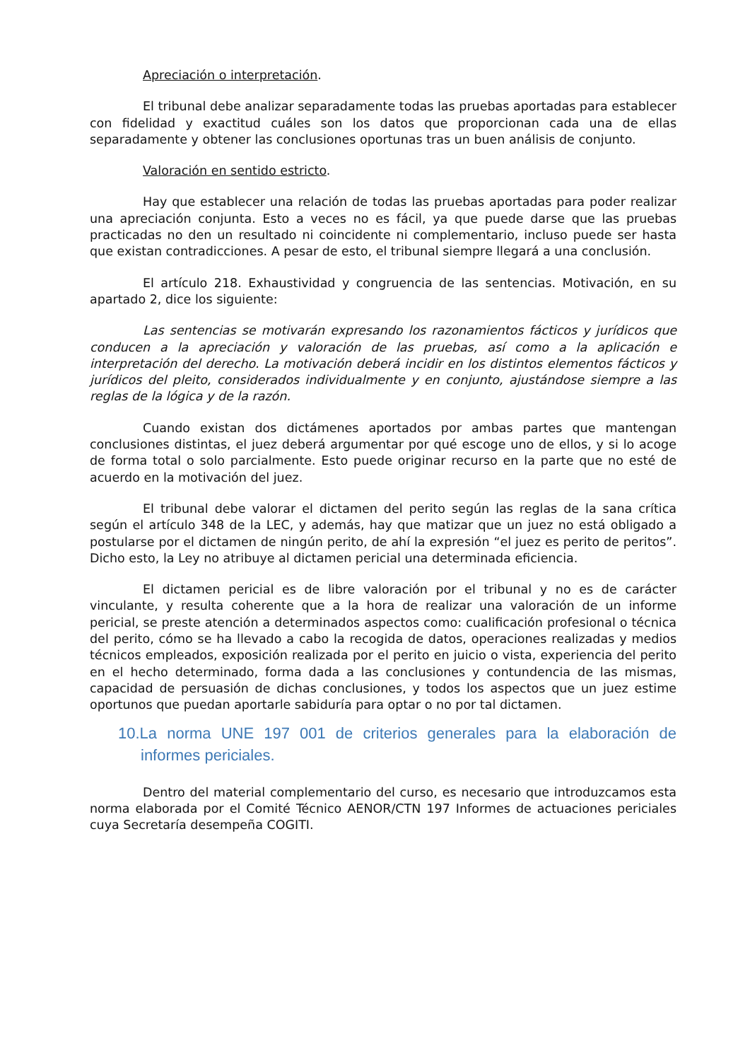Apreciación o interpretación.
El tribunal debe analizar separadamente todas las pruebas aportadas para establecer con fidelidad y exactitud cuáles son los datos que proporcionan cada una de ellas separadamente y obtener las conclusiones oportunas tras un buen análisis de conjunto.
Valoración en sentido estricto.
Hay que establecer una relación de todas las pruebas aportadas para poder realizar una apreciación conjunta. Esto a veces no es fácil, ya que puede darse que las pruebas practicadas no den un resultado ni coincidente ni complementario, incluso puede ser hasta que existan contradicciones. A pesar de esto, el tribunal siempre llegará a una conclusión.
El artículo 218. Exhaustividad y congruencia de las sentencias. Motivación, en su apartado 2, dice los siguiente:
Las sentencias se motivarán expresando los razonamientos fácticos y jurídicos que conducen a la apreciación y valoración de las pruebas, así como a la aplicación e interpretación del derecho. La motivación deberá incidir en los distintos elementos fácticos y jurídicos del pleito, considerados individualmente y en conjunto, ajustándose siempre a las reglas de la lógica y de la razón.
Cuando existan dos dictámenes aportados por ambas partes que mantengan conclusiones distintas, el juez deberá argumentar por qué escoge uno de ellos, y si lo acoge de forma total o solo parcialmente. Esto puede originar recurso en la parte que no esté de acuerdo en la motivación del juez.
El tribunal debe valorar el dictamen del perito según las reglas de la sana crítica según el artículo 348 de la LEC, y además, hay que matizar que un juez no está obligado a postularse por el dictamen de ningún perito, de ahí la expresión “el juez es perito de peritos”. Dicho esto, la Ley no atribuye al dictamen pericial una determinada eficiencia.
El dictamen pericial es de libre valoración por el tribunal y no es de carácter vinculante, y resulta coherente que a la hora de realizar una valoración de un informe pericial, se preste atención a determinados aspectos como: cualificación profesional o técnica del perito, cómo se ha llevado a cabo la recogida de datos, operaciones realizadas y medios técnicos empleados, exposición realizada por el perito en juicio o vista, experiencia del perito en el hecho determinado, forma dada a las conclusiones y contundencia de las mismas, capacidad de persuasión de dichas conclusiones, y todos los aspectos que un juez estime oportunos que puedan aportarle sabiduría para optar o no por tal dictamen.
10.La norma UNE 197 001 de criterios generales para la elaboración de informes periciales.
Dentro del material complementario del curso, es necesario que introduzcamos esta norma elaborada por el Comité Técnico AENOR/CTN 197 Informes de actuaciones periciales cuya Secretaría desempeña COGITI.